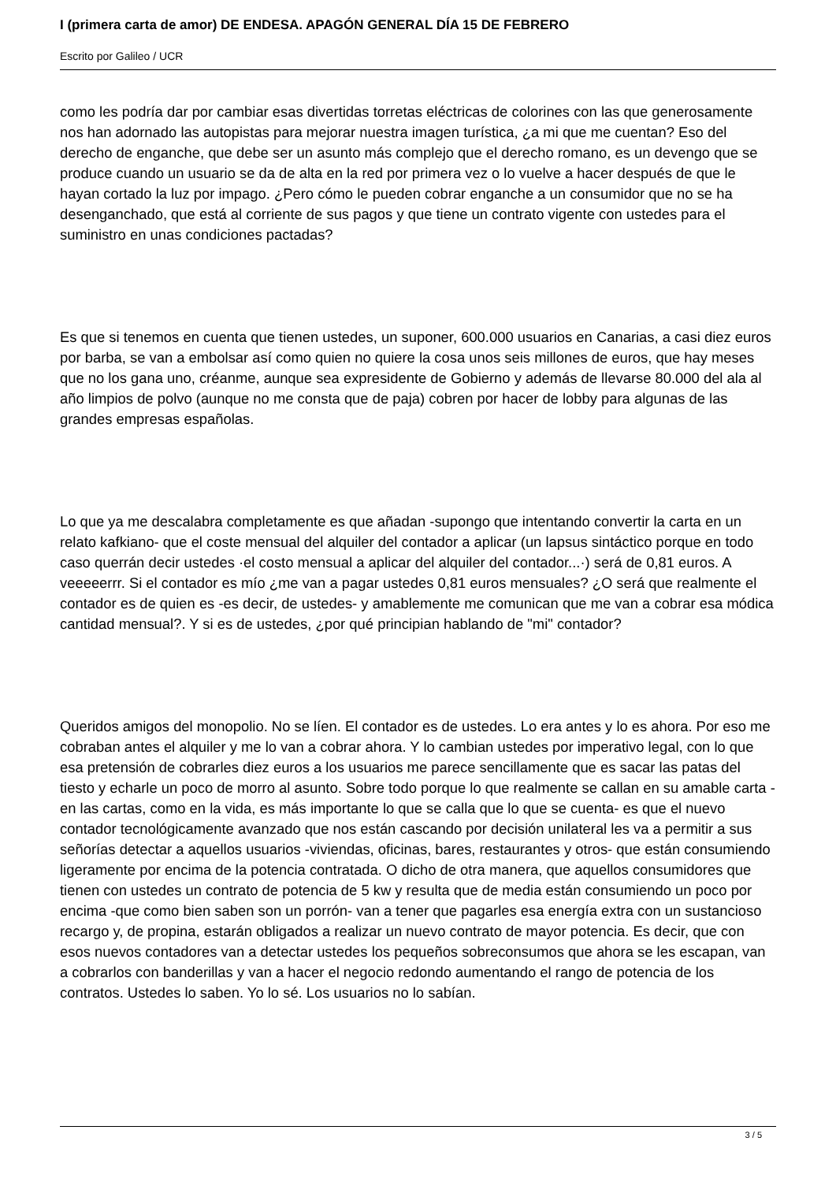I (primera carta de amor) DE ENDESA. APAGÓN GENERAL DÍA 15 DE FEBRERO
Escrito por Galileo / UCR
como les podría dar por cambiar esas divertidas torretas eléctricas de colorines con las que generosamente nos han adornado las autopistas para mejorar nuestra imagen turística, ¿a mi que me cuentan? Eso del derecho de enganche, que debe ser un asunto más complejo que el derecho romano, es un devengo que se produce cuando un usuario se da de alta en la red por primera vez o lo vuelve a hacer después de que le hayan cortado la luz por impago. ¿Pero cómo le pueden cobrar enganche a un consumidor que no se ha desenganchado, que está al corriente de sus pagos y que tiene un contrato vigente con ustedes para el suministro en unas condiciones pactadas?
Es que si tenemos en cuenta que tienen ustedes, un suponer, 600.000 usuarios en Canarias, a casi diez euros por barba, se van a embolsar así como quien no quiere la cosa unos seis millones de euros, que hay meses que no los gana uno, créanme, aunque sea expresidente de Gobierno y además de llevarse 80.000 del ala al año limpios de polvo (aunque no me consta que de paja) cobren por hacer de lobby para algunas de las grandes empresas españolas.
Lo que ya me descalabra completamente es que añadan -supongo que intentando convertir la carta en un relato kafkiano- que el coste mensual del alquiler del contador a aplicar (un lapsus sintáctico porque en todo caso querrán decir ustedes ·el costo mensual a aplicar del alquiler del contador...·) será de 0,81 euros. A veeeeerrr. Si el contador es mío ¿me van a pagar ustedes 0,81 euros mensuales? ¿O será que realmente el contador es de quien es -es decir, de ustedes- y amablemente me comunican que me van a cobrar esa módica cantidad mensual?. Y si es de ustedes, ¿por qué principian hablando de "mi" contador?
Queridos amigos del monopolio. No se líen. El contador es de ustedes. Lo era antes y lo es ahora. Por eso me cobraban antes el alquiler y me lo van a cobrar ahora. Y lo cambian ustedes por imperativo legal, con lo que esa pretensión de cobrarles diez euros a los usuarios me parece sencillamente que es sacar las patas del tiesto y echarle un poco de morro al asunto. Sobre todo porque lo que realmente se callan en su amable carta -en las cartas, como en la vida, es más importante lo que se calla que lo que se cuenta- es que el nuevo contador tecnológicamente avanzado que nos están cascando por decisión unilateral les va a permitir a sus señorías detectar a aquellos usuarios -viviendas, oficinas, bares, restaurantes y otros- que están consumiendo ligeramente por encima de la potencia contratada. O dicho de otra manera, que aquellos consumidores que tienen con ustedes un contrato de potencia de 5 kw y resulta que de media están consumiendo un poco por encima -que como bien saben son un porrón- van a tener que pagarles esa energía extra con un sustancioso recargo y, de propina, estarán obligados a realizar un nuevo contrato de mayor potencia. Es decir, que con esos nuevos contadores van a detectar ustedes los pequeños sobreconsumos que ahora se les escapan, van a cobrarlos con banderillas y van a hacer el negocio redondo aumentando el rango de potencia de los contratos. Ustedes lo saben. Yo lo sé. Los usuarios no lo sabían.
3 / 5